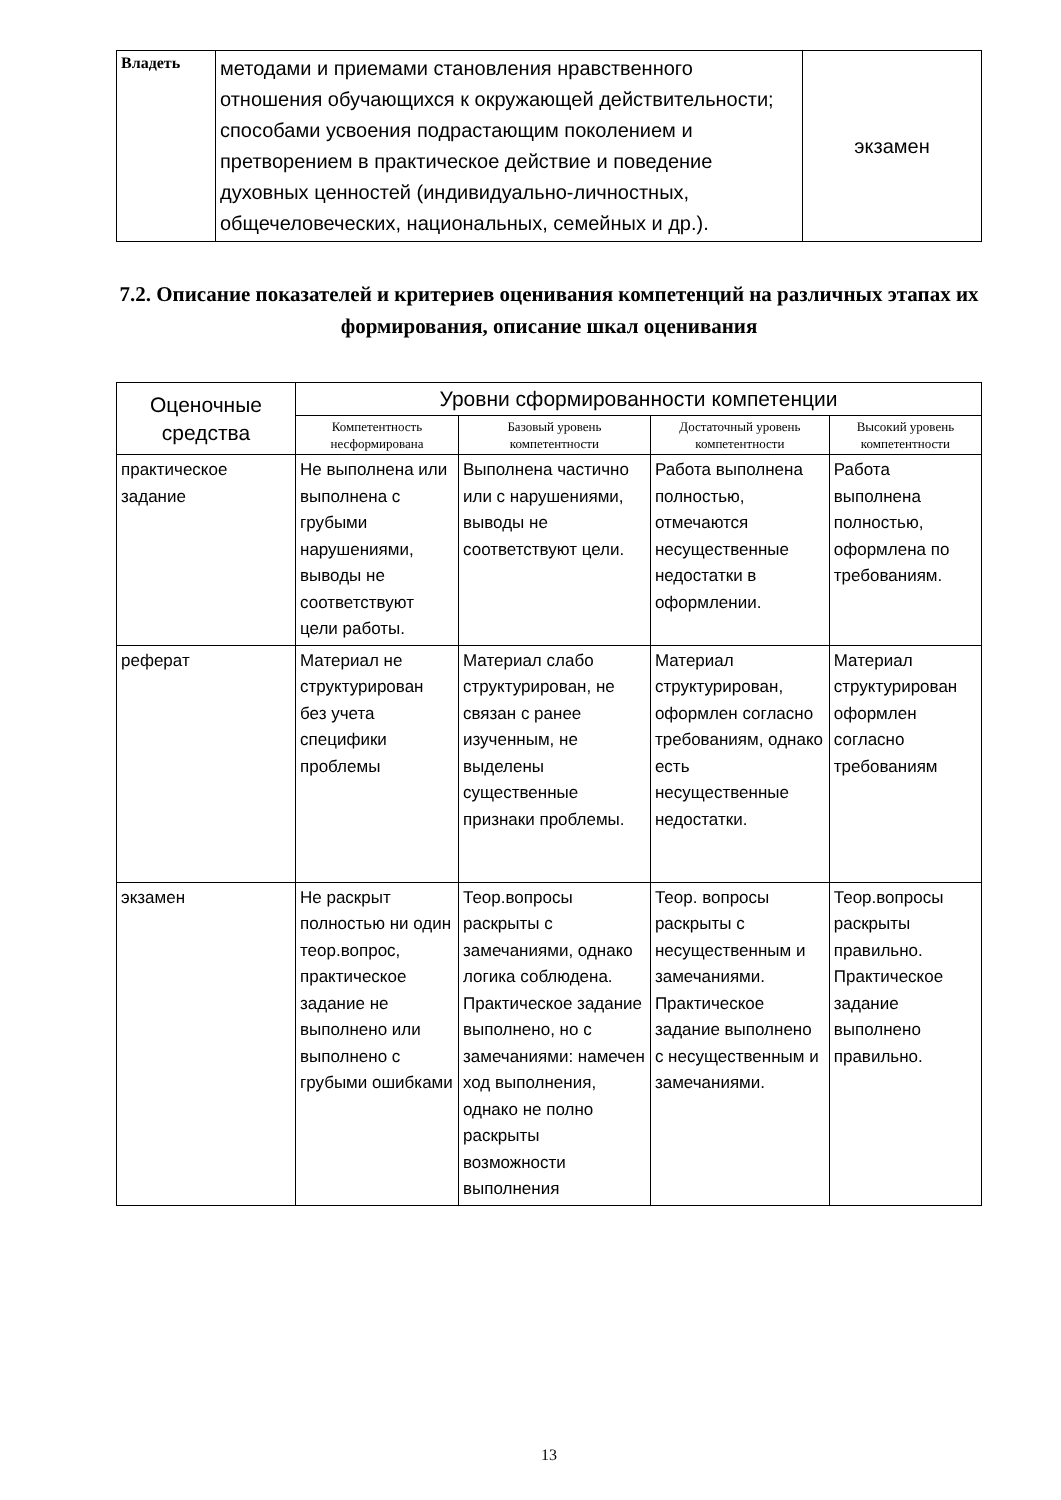| Владеть | методами и приемами становления нравственного отношения обучающихся к окружающей действительности; способами усвоения подрастающим поколением и претворением в практическое действие и поведение духовных ценностей (индивидуально-личностных, общечеловеческих, национальных, семейных и др.). | экзамен |
7.2. Описание показателей и критериев оценивания компетенций на различных этапах их формирования, описание шкал оценивания
| Оценочные средства | Уровни сформированности компетенции | | | |
| --- | --- | --- | --- | --- |
| | Компетентность несформирована | Базовый уровень компетентности | Достаточный уровень компетентности | Высокий уровень компетентности |
| практическое задание | Не выполнена или выполнена с грубыми нарушениями, выводы не соответствуют цели работы. | Выполнена частично или с нарушениями, выводы не соответствуют цели. | Работа выполнена полностью, отмечаются несущественные недостатки в оформлении. | Работа выполнена полностью, оформлена по требованиям. |
| реферат | Материал не структурирован без учета специфики проблемы | Материал слабо структурирован, не связан с ранее изученным, не выделены существенные признаки проблемы. | Материал структурирован, оформлен согласно требованиям, однако есть несущественные недостатки. | Материал структурирован оформлен согласно требованиям |
| экзамен | Не раскрыт полностью ни один теор.вопрос, практическое задание не выполнено или выполнено с грубыми ошибками | Теор.вопросы раскрыты с замечаниями, однако логика соблюдена. Практическое задание выполнено, но с замечаниями: намечен ход выполнения, однако не полно раскрыты возможности выполнения | Теор. вопросы раскрыты с несущественным и замечаниями. Практическое задание выполнено с несущественным и замечаниями. | Теор.вопросы раскрыты правильно. Практическое задание выполнено правильно. |
13